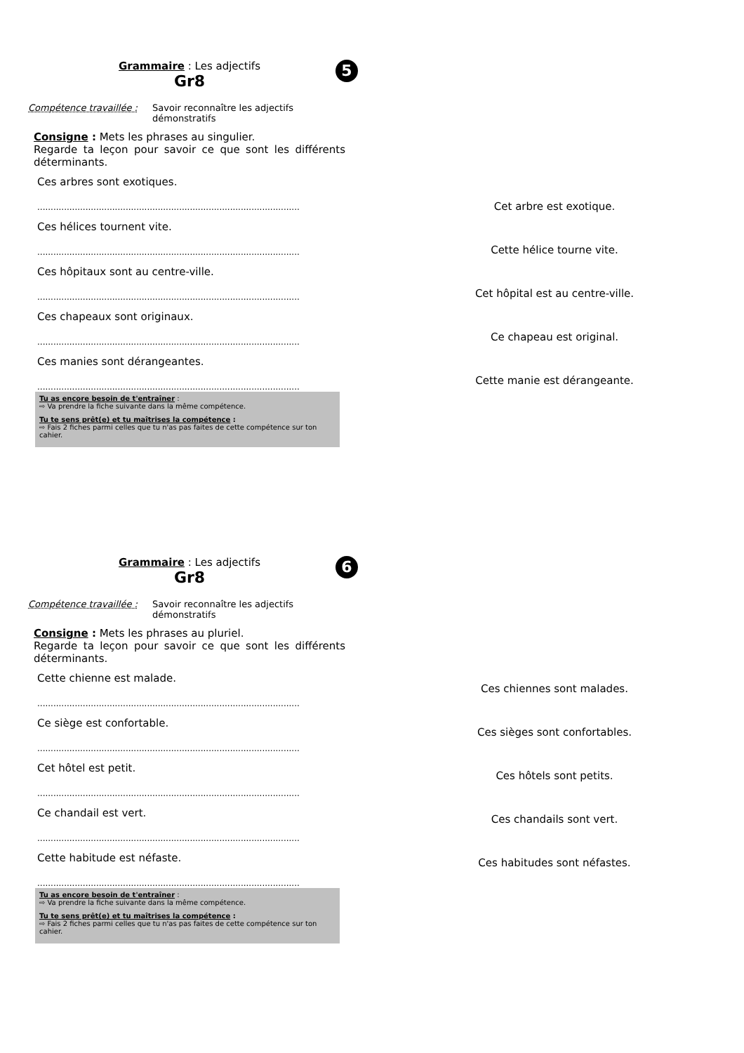Grammaire : Les adjectifs
Gr8
5
Compétence travaillée : Savoir reconnaître les adjectifs démonstratifs
Consigne : Mets les phrases au singulier.
Regarde ta leçon pour savoir ce que sont les différents déterminants.
Ces arbres sont exotiques.
..................................................................................................
Ces hélices tournent vite.
..................................................................................................
Ces hôpitaux sont au centre-ville.
..................................................................................................
Ces chapeaux sont originaux.
..................................................................................................
Ces manies sont dérangeantes.
..................................................................................................
Tu as encore besoin de t'entraîner :
⇨ Va prendre la fiche suivante dans la même compétence.
Tu te sens prêt(e) et tu maîtrises la compétence :
⇨ Fais 2 fiches parmi celles que tu n'as pas faites de cette compétence sur ton cahier.
Cet arbre est exotique.
Cette hélice tourne vite.
Cet hôpital est au centre-ville.
Ce chapeau est original.
Cette manie est dérangeante.
Grammaire : Les adjectifs
Gr8
6
Compétence travaillée : Savoir reconnaître les adjectifs démonstratifs
Consigne : Mets les phrases au pluriel.
Regarde ta leçon pour savoir ce que sont les différents déterminants.
Cette chienne est malade.
..................................................................................................
Ce siège est confortable.
..................................................................................................
Cet hôtel est petit.
..................................................................................................
Ce chandail est vert.
..................................................................................................
Cette habitude est néfaste.
..................................................................................................
Tu as encore besoin de t'entraîner :
⇨ Va prendre la fiche suivante dans la même compétence.
Tu te sens prêt(e) et tu maîtrises la compétence :
⇨ Fais 2 fiches parmi celles que tu n'as pas faites de cette compétence sur ton cahier.
Ces chiennes sont malades.
Ces sièges sont confortables.
Ces hôtels sont petits.
Ces chandails sont vert.
Ces habitudes sont néfastes.